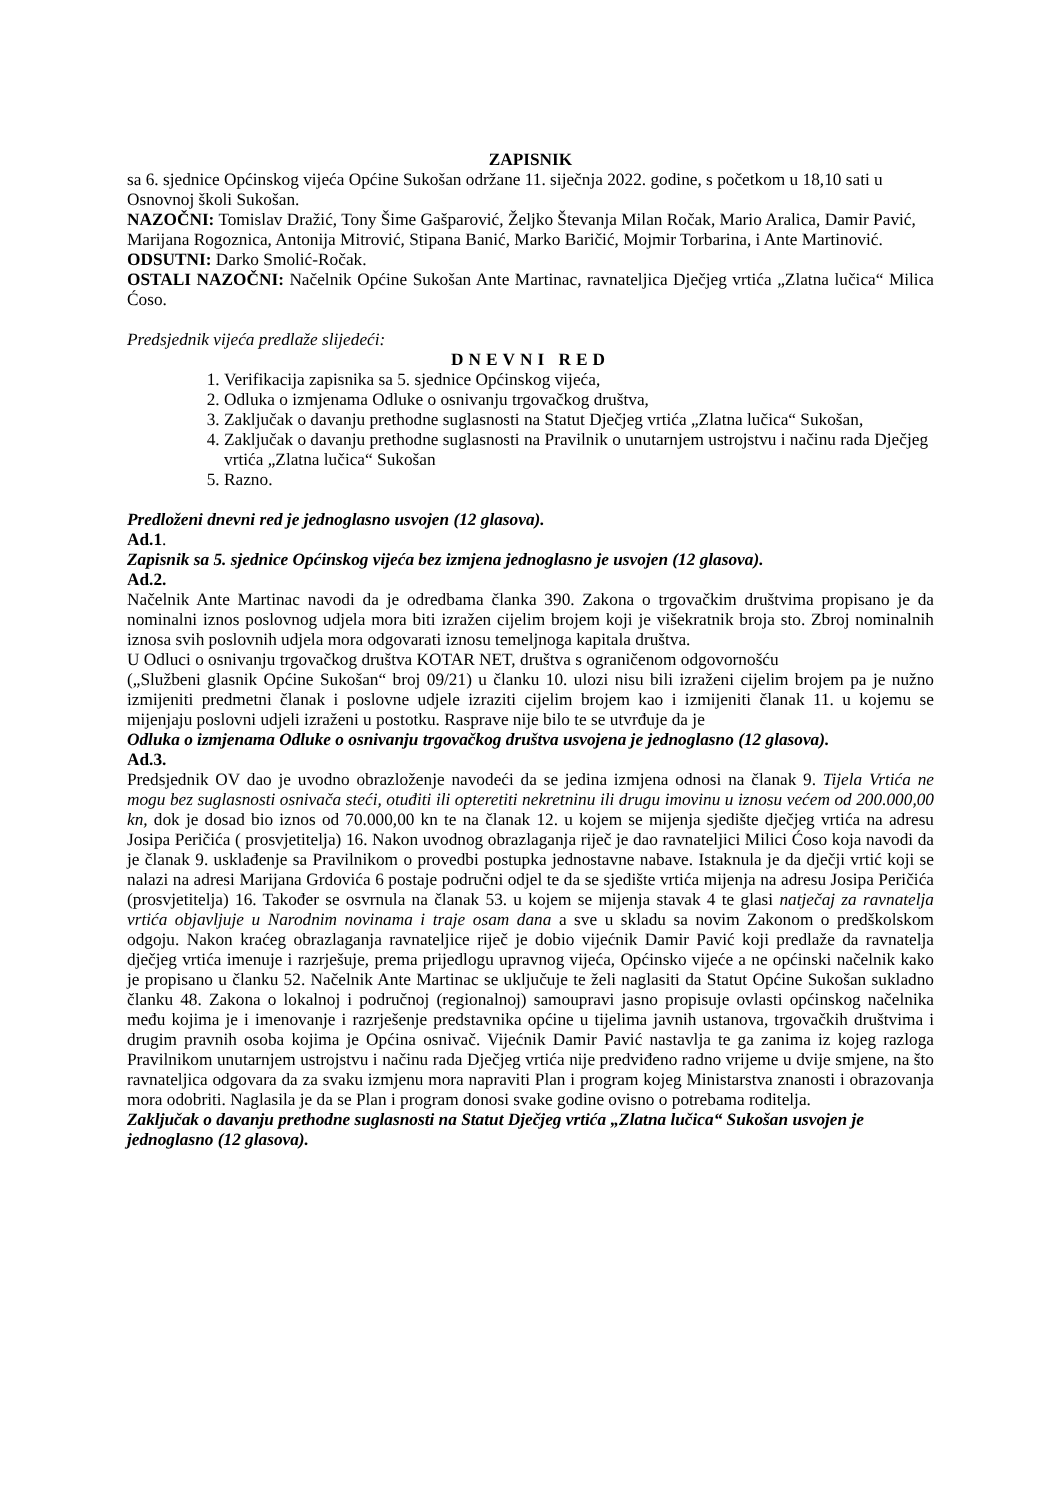ZAPISNIK
sa 6. sjednice Općinskog vijeća Općine Sukošan održane 11. siječnja 2022. godine, s početkom u 18,10 sati u Osnovnoj školi Sukošan.
NAZOČNI: Tomislav Dražić, Tony Šime Gašparović, Željko Števanja Milan Ročak, Mario Aralica, Damir Pavić, Marijana Rogoznica, Antonija Mitrović, Stipana Banić, Marko Baričić, Mojmir Torbarina, i Ante Martinović.
ODSUTNI: Darko Smolić-Ročak.
OSTALI NAZOČNI: Načelnik Općine Sukošan Ante Martinac, ravnateljica Dječjeg vrtića „Zlatna lučica“ Milica Ćoso.
Predsjednik vijeća predlaže slijedeći:
DNEVNI RED
1. Verifikacija zapisnika sa 5. sjednice Općinskog vijeća,
2. Odluka o izmjenama Odluke o osnivanju trgovačkog društva,
3. Zaključak o davanju prethodne suglasnosti na Statut Dječjeg vrtića „Zlatna lučica“ Sukošan,
4. Zaključak o davanju prethodne suglasnosti na Pravilnik o unutarnjem ustrojstvu i načinu rada Dječjeg vrtića „Zlatna lučica“ Sukošan
5. Razno.
Predloženi dnevni red je jednoglasno usvojen (12 glasova).
Ad.1.
Zapisnik sa 5. sjednice Općinskog vijeća bez izmjena jednoglasno je usvojen (12 glasova).
Ad.2.
Načelnik Ante Martinac navodi da je odredbama članka 390. Zakona o trgovačkim društvima propisano je da nominalni iznos poslovnog udjela mora biti izražen cijelim brojem koji je višekratnik broja sto. Zbroj nominalnih iznosa svih poslovnih udjela mora odgovarati iznosu temeljnoga kapitala društva.
U Odluci o osnivanju trgovačkog društva KOTAR NET, društva s ograničenom odgovornošću
(„Službeni glasnik Općine Sukošan“ broj 09/21) u članku 10. ulozi nisu bili izraženi cijelim brojem pa je nužno izmijeniti predmetni članak i poslovne udjele izraziti cijelim brojem kao i izmijeniti članak 11. u kojemu se mijenjaju poslovni udjeli izraženi u postotku. Rasprave nije bilo te se utvrđuje da je
Odluka o izmjenama Odluke o osnivanju trgovačkog društva usvojena je jednoglasno (12 glasova).
Ad.3.
Predsjednik OV dao je uvodno obrazloženje navodeći da se jedina izmjena odnosi na članak 9. Tijela Vrtića ne mogu bez suglasnosti osnivača steći, otuđiti ili opteretiti nekretninu ili drugu imovinu u iznosu većem od 200.000,00 kn, dok je dosad bio iznos od 70.000,00 kn te na članak 12. u kojem se mijenja sjedište dječjeg vrtića na adresu Josipa Peričića ( prosvjetitelja) 16. Nakon uvodnog obrazlaganja riječ je dao ravnateljici Milici Ćoso koja navodi da je članak 9. usklađenje sa Pravilnikom o provedbi postupka jednostavne nabave. Istaknula je da dječji vrtić koji se nalazi na adresi Marijana Grdovića 6 postaje područni odjel te da se sjedište vrtića mijenja na adresu Josipa Peričića (prosvjetitelja) 16. Također se osvrnula na članak 53. u kojem se mijenja stavak 4 te glasi natječaj za ravnatelja vrtića objavljuje u Narodnim novinama i traje osam dana a sve u skladu sa novim Zakonom o predškolskom odgoju. Nakon kraćeg obrazlaganja ravnateljice riječ je dobio vijećnik Damir Pavić koji predlaže da ravnatelja dječjeg vrtića imenuje i razrješuje, prema prijedlogu upravnog vijeća, Općinsko vijeće a ne općinski načelnik kako je propisano u članku 52. Načelnik Ante Martinac se uključuje te želi naglasiti da Statut Općine Sukošan sukladno članku 48. Zakona o lokalnoj i područnoj (regionalnoj) samoupravi jasno propisuje ovlasti općinskog načelnika među kojima je i imenovanje i razrješenje predstavnika općine u tijelima javnih ustanova, trgovačkih društvima i drugim pravnih osoba kojima je Općina osnivač. Vijećnik Damir Pavić nastavlja te ga zanima iz kojeg razloga Pravilnikom unutarnjem ustrojstvu i načinu rada Dječjeg vrtića nije predviđeno radno vrijeme u dvije smjene, na što ravnateljica odgovara da za svaku izmjenu mora napraviti Plan i program kojeg Ministarstva znanosti i obrazovanja mora odobriti. Naglasila je da se Plan i program donosi svake godine ovisno o potrebama roditelja.
Zaključak o davanju prethodne suglasnosti na Statut Dječjeg vrtića „Zlatna lučica“ Sukošan usvojen je jednoglasno (12 glasova).